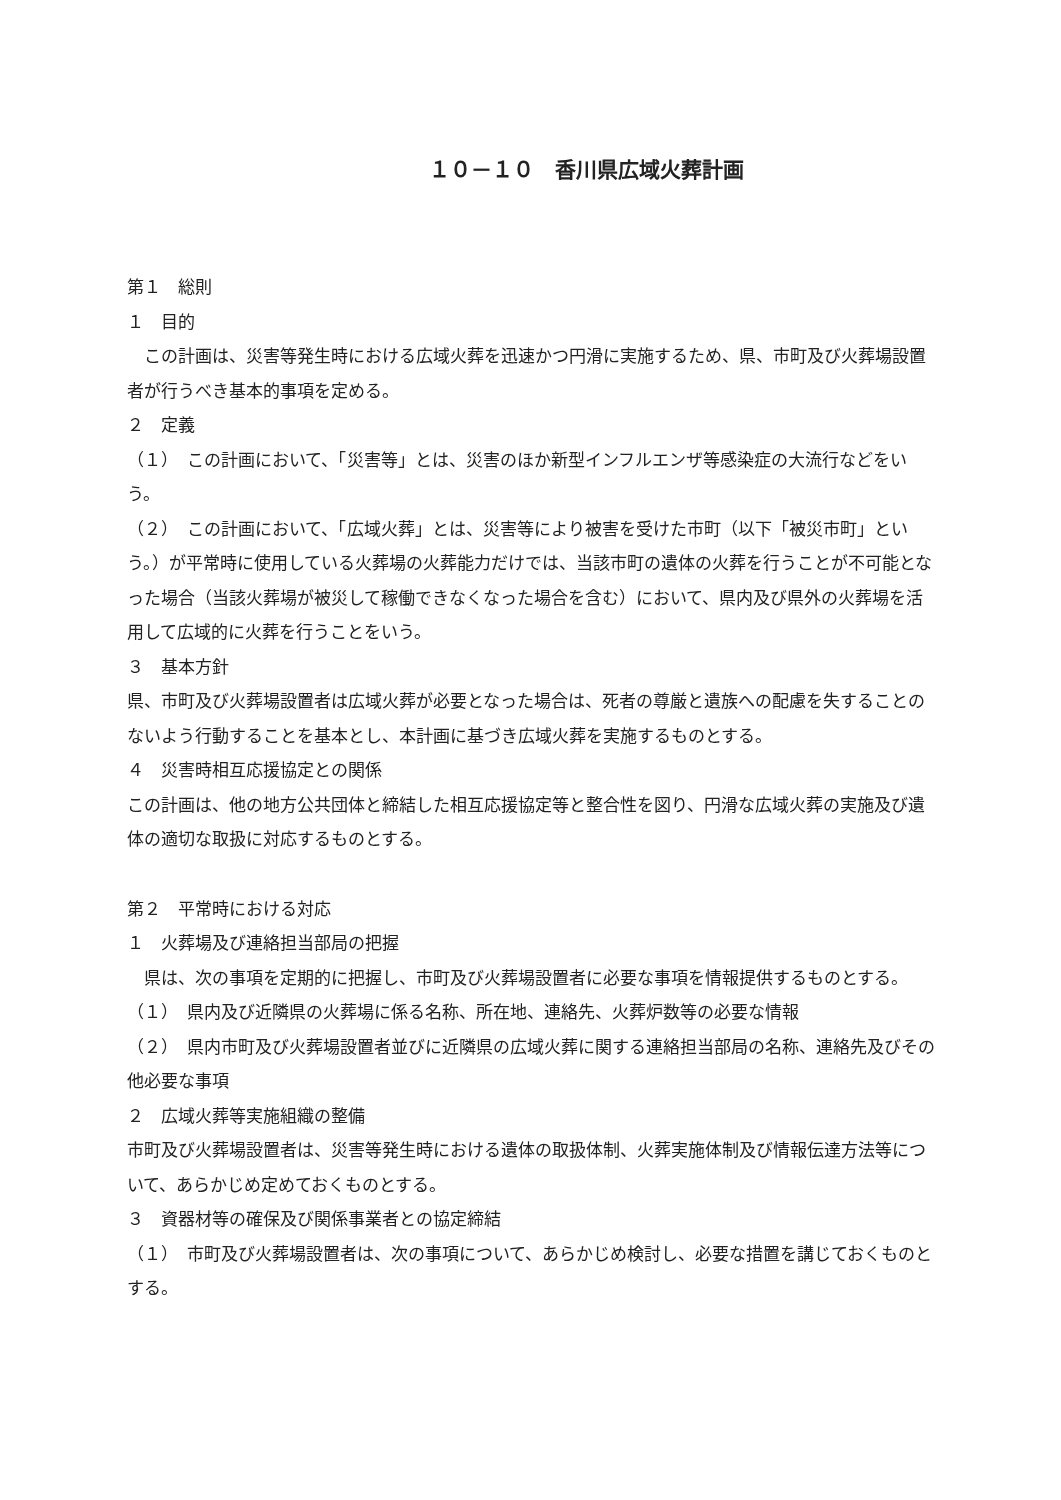１０－１０　香川県広域火葬計画
第１　総則
１　目的
　この計画は、災害等発生時における広域火葬を迅速かつ円滑に実施するため、県、市町及び火葬場設置者が行うべき基本的事項を定める。
２　定義
（１）　この計画において、「災害等」とは、災害のほか新型インフルエンザ等感染症の大流行などをいう。
（２）　この計画において、「広域火葬」とは、災害等により被害を受けた市町（以下「被災市町」という。）が平常時に使用している火葬場の火葬能力だけでは、当該市町の遺体の火葬を行うことが不可能となった場合（当該火葬場が被災して稼働できなくなった場合を含む）において、県内及び県外の火葬場を活用して広域的に火葬を行うことをいう。
３　基本方針
県、市町及び火葬場設置者は広域火葬が必要となった場合は、死者の尊厳と遺族への配慮を失することのないよう行動することを基本とし、本計画に基づき広域火葬を実施するものとする。
４　災害時相互応援協定との関係
この計画は、他の地方公共団体と締結した相互応援協定等と整合性を図り、円滑な広域火葬の実施及び遺体の適切な取扱に対応するものとする。
第２　平常時における対応
１　火葬場及び連絡担当部局の把握
　県は、次の事項を定期的に把握し、市町及び火葬場設置者に必要な事項を情報提供するものとする。
（１）　県内及び近隣県の火葬場に係る名称、所在地、連絡先、火葬炉数等の必要な情報
（２）　県内市町及び火葬場設置者並びに近隣県の広域火葬に関する連絡担当部局の名称、連絡先及びその他必要な事項
２　広域火葬等実施組織の整備
市町及び火葬場設置者は、災害等発生時における遺体の取扱体制、火葬実施体制及び情報伝達方法等について、あらかじめ定めておくものとする。
３　資器材等の確保及び関係事業者との協定締結
（１）　市町及び火葬場設置者は、次の事項について、あらかじめ検討し、必要な措置を講じておくものとする。